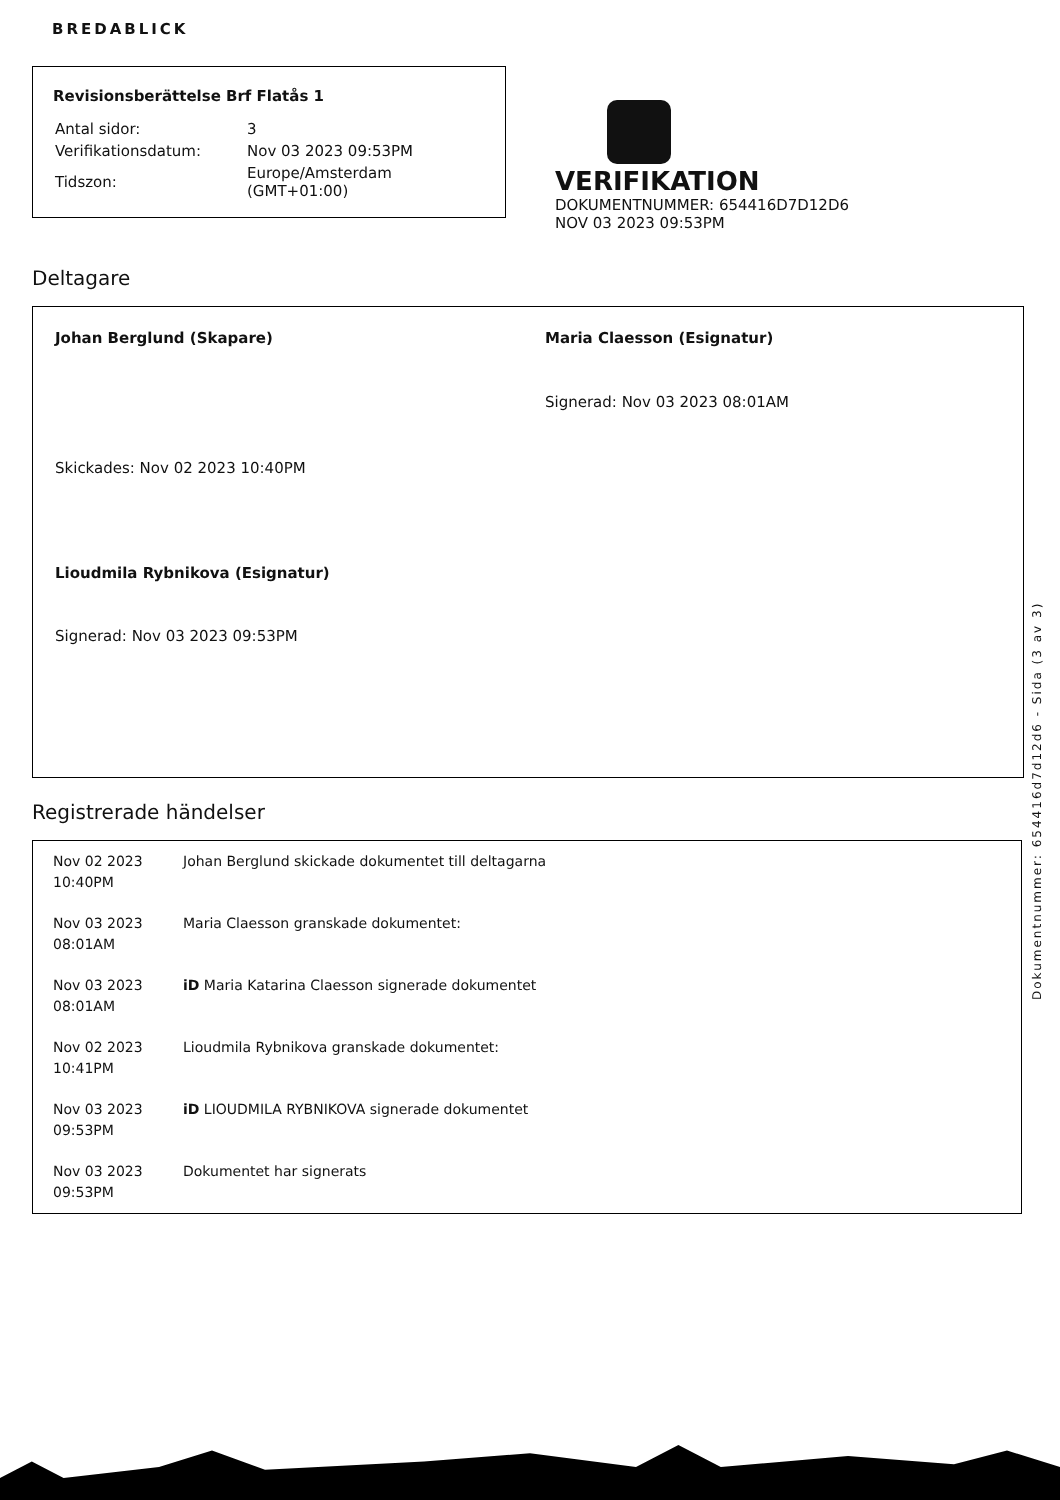BREDABLICK
Revisionsberättelse Brf Flatås 1
| Antal sidor: | 3 |
| Verifikationsdatum: | Nov 03 2023 09:53PM |
| Tidszon: | Europe/Amsterdam (GMT+01:00) |
VERIFIKATION
DOKUMENTNUMMER: 654416D7D12D6
NOV 03 2023 09:53PM
Deltagare
Johan Berglund (Skapare)
Skickades: Nov 02 2023 10:40PM
Maria Claesson (Esignatur)
Signerad: Nov 03 2023 08:01AM
Lioudmila Rybnikova (Esignatur)
Signerad: Nov 03 2023 09:53PM
Registrerade händelser
| Nov 02 2023 10:40PM | Johan Berglund skickade dokumentet till deltagarna |
| Nov 03 2023 08:01AM | Maria Claesson granskade dokumentet: |
| Nov 03 2023 08:01AM | iD Maria Katarina Claesson signerade dokumentet |
| Nov 02 2023 10:41PM | Lioudmila Rybnikova granskade dokumentet: |
| Nov 03 2023 09:53PM | iD LIOUDMILA RYBNIKOVA signerade dokumentet |
| Nov 03 2023 09:53PM | Dokumentet har signerats |
Dokumentnummer: 654416d7d12d6 - Sida (3 av 3)